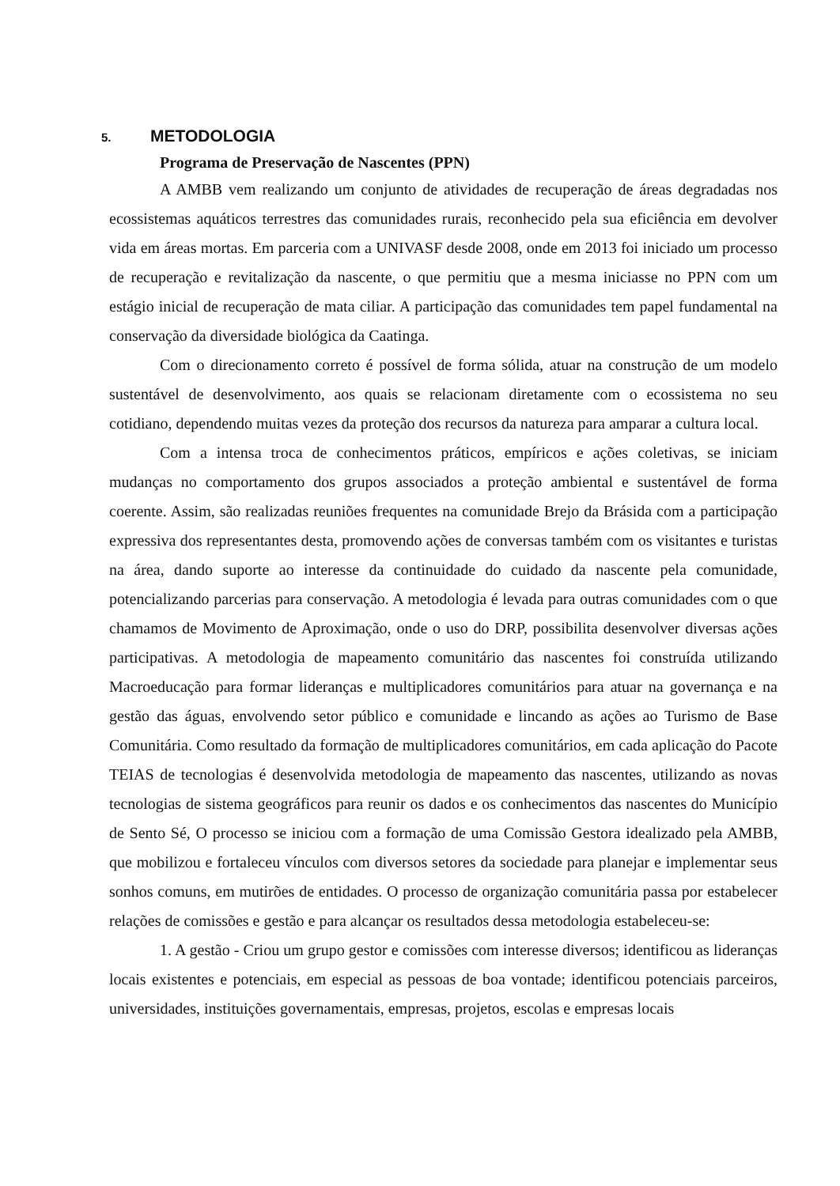5. METODOLOGIA
Programa de Preservação de Nascentes (PPN)
A AMBB vem realizando um conjunto de atividades de recuperação de áreas degradadas nos ecossistemas aquáticos terrestres das comunidades rurais, reconhecido pela sua eficiência em devolver vida em áreas mortas. Em parceria com a UNIVASF desde 2008, onde em 2013 foi iniciado um processo de recuperação e revitalização da nascente, o que permitiu que a mesma iniciasse no PPN com um estágio inicial de recuperação de mata ciliar. A participação das comunidades tem papel fundamental na conservação da diversidade biológica da Caatinga.
Com o direcionamento correto é possível de forma sólida, atuar na construção de um modelo sustentável de desenvolvimento, aos quais se relacionam diretamente com o ecossistema no seu cotidiano, dependendo muitas vezes da proteção dos recursos da natureza para amparar a cultura local.
Com a intensa troca de conhecimentos práticos, empíricos e ações coletivas, se iniciam mudanças no comportamento dos grupos associados a proteção ambiental e sustentável de forma coerente. Assim, são realizadas reuniões frequentes na comunidade Brejo da Brásida com a participação expressiva dos representantes desta, promovendo ações de conversas também com os visitantes e turistas na área, dando suporte ao interesse da continuidade do cuidado da nascente pela comunidade, potencializando parcerias para conservação. A metodologia é levada para outras comunidades com o que chamamos de Movimento de Aproximação, onde o uso do DRP, possibilita desenvolver diversas ações participativas. A metodologia de mapeamento comunitário das nascentes foi construída utilizando Macroeducação para formar lideranças e multiplicadores comunitários para atuar na governança e na gestão das águas, envolvendo setor público e comunidade e lincando as ações ao Turismo de Base Comunitária. Como resultado da formação de multiplicadores comunitários, em cada aplicação do Pacote TEIAS de tecnologias é desenvolvida metodologia de mapeamento das nascentes, utilizando as novas tecnologias de sistema geográficos para reunir os dados e os conhecimentos das nascentes do Município de Sento Sé, O processo se iniciou com a formação de uma Comissão Gestora idealizado pela AMBB, que mobilizou e fortaleceu vínculos com diversos setores da sociedade para planejar e implementar seus sonhos comuns, em mutirões de entidades. O processo de organização comunitária passa por estabelecer relações de comissões e gestão e para alcançar os resultados dessa metodologia estabeleceu-se:
1. A gestão - Criou um grupo gestor e comissões com interesse diversos; identificou as lideranças locais existentes e potenciais, em especial as pessoas de boa vontade; identificou potenciais parceiros, universidades, instituições governamentais, empresas, projetos, escolas e empresas locais